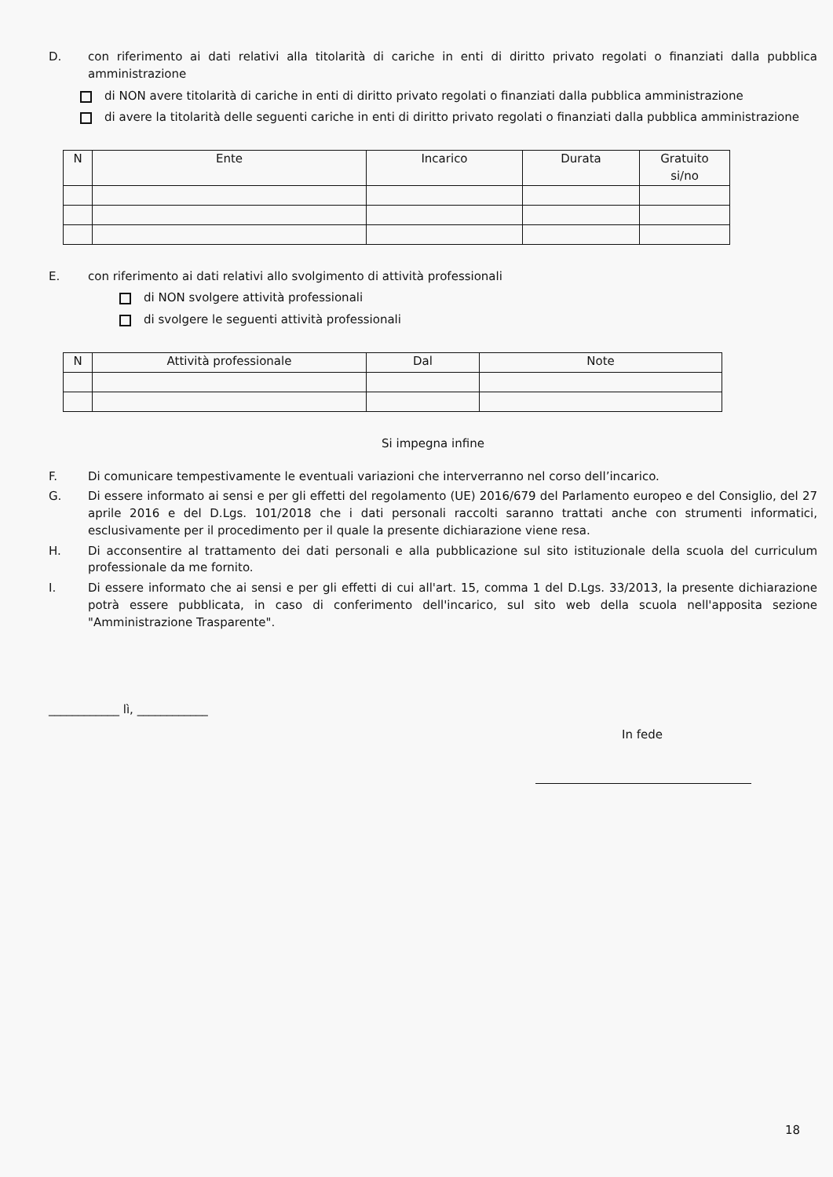D. con riferimento ai dati relativi alla titolarità di cariche in enti di diritto privato regolati o finanziati dalla pubblica amministrazione
di NON avere titolarità di cariche in enti di diritto privato regolati o finanziati dalla pubblica amministrazione
di avere la titolarità delle seguenti cariche in enti di diritto privato regolati o finanziati dalla pubblica amministrazione
| N | Ente | Incarico | Durata | Gratuito si/no |
| --- | --- | --- | --- | --- |
E. con riferimento ai dati relativi allo svolgimento di attività professionali
di NON svolgere attività professionali
di svolgere le seguenti attività professionali
| N | Attività professionale | Dal | Note |
| --- | --- | --- | --- |
Si impegna infine
F. Di comunicare tempestivamente le eventuali variazioni che interverranno nel corso dell’incarico.
G. Di essere informato ai sensi e per gli effetti del regolamento (UE) 2016/679 del Parlamento europeo e del Consiglio, del 27 aprile 2016 e del D.Lgs. 101/2018 che i dati personali raccolti saranno trattati anche con strumenti informatici, esclusivamente per il procedimento per il quale la presente dichiarazione viene resa.
H. Di acconsentire al trattamento dei dati personali e alla pubblicazione sul sito istituzionale della scuola del curriculum professionale da me fornito.
I. Di essere informato che ai sensi e per gli effetti di cui all'art. 15, comma 1 del D.Lgs. 33/2013, la presente dichiarazione potrà essere pubblicata, in caso di conferimento dell'incarico, sul sito web della scuola nell'apposita sezione "Amministrazione Trasparente".
____________ lì, ____________
In fede
18